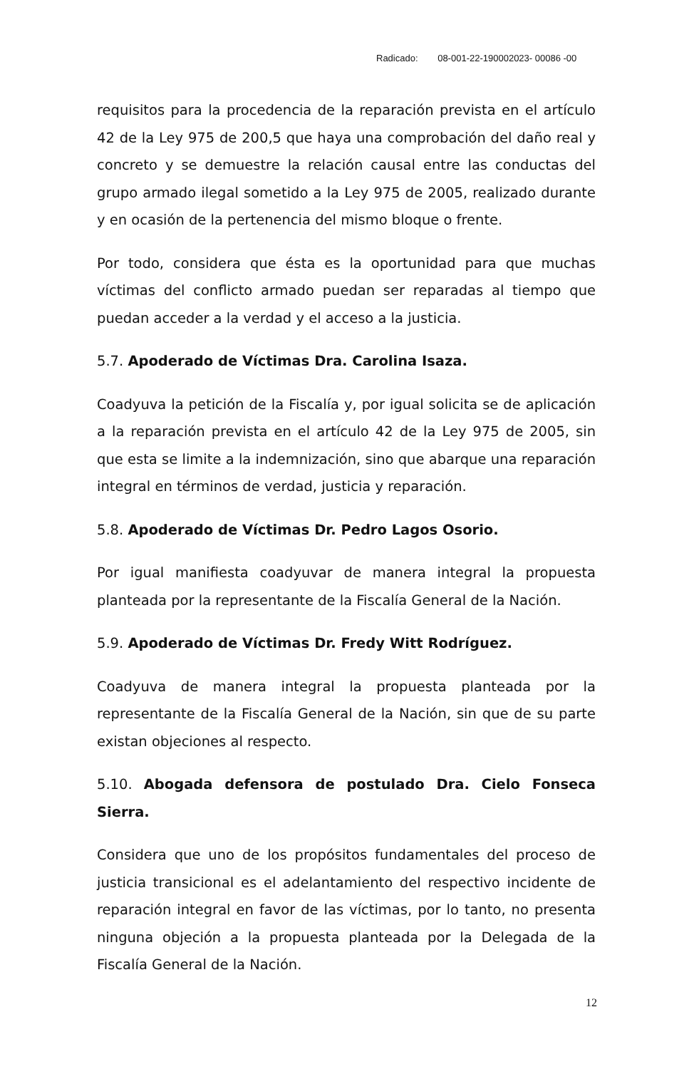Radicado: 08-001-22-190002023- 00086 -00
requisitos para la procedencia de la reparación prevista en el artículo 42 de la Ley 975 de 200,5 que haya una comprobación del daño real y concreto y se demuestre la relación causal entre las conductas del grupo armado ilegal sometido a la Ley 975 de 2005, realizado durante y en ocasión de la pertenencia del mismo bloque o frente.
Por todo, considera que ésta es la oportunidad para que muchas víctimas del conflicto armado puedan ser reparadas al tiempo que puedan acceder a la verdad y el acceso a la justicia.
5.7. Apoderado de Víctimas Dra. Carolina Isaza.
Coadyuva la petición de la Fiscalía y, por igual solicita se de aplicación a la reparación prevista en el artículo 42 de la Ley 975 de 2005, sin que esta se limite a la indemnización, sino que abarque una reparación integral en términos de verdad, justicia y reparación.
5.8. Apoderado de Víctimas Dr. Pedro Lagos Osorio.
Por igual manifiesta coadyuvar de manera integral la propuesta planteada por la representante de la Fiscalía General de la Nación.
5.9. Apoderado de Víctimas Dr. Fredy Witt Rodríguez.
Coadyuva de manera integral la propuesta planteada por la representante de la Fiscalía General de la Nación, sin que de su parte existan objeciones al respecto.
5.10. Abogada defensora de postulado Dra. Cielo Fonseca Sierra.
Considera que uno de los propósitos fundamentales del proceso de justicia transicional es el adelantamiento del respectivo incidente de reparación integral en favor de las víctimas, por lo tanto, no presenta ninguna objeción a la propuesta planteada por la Delegada de la Fiscalía General de la Nación.
12